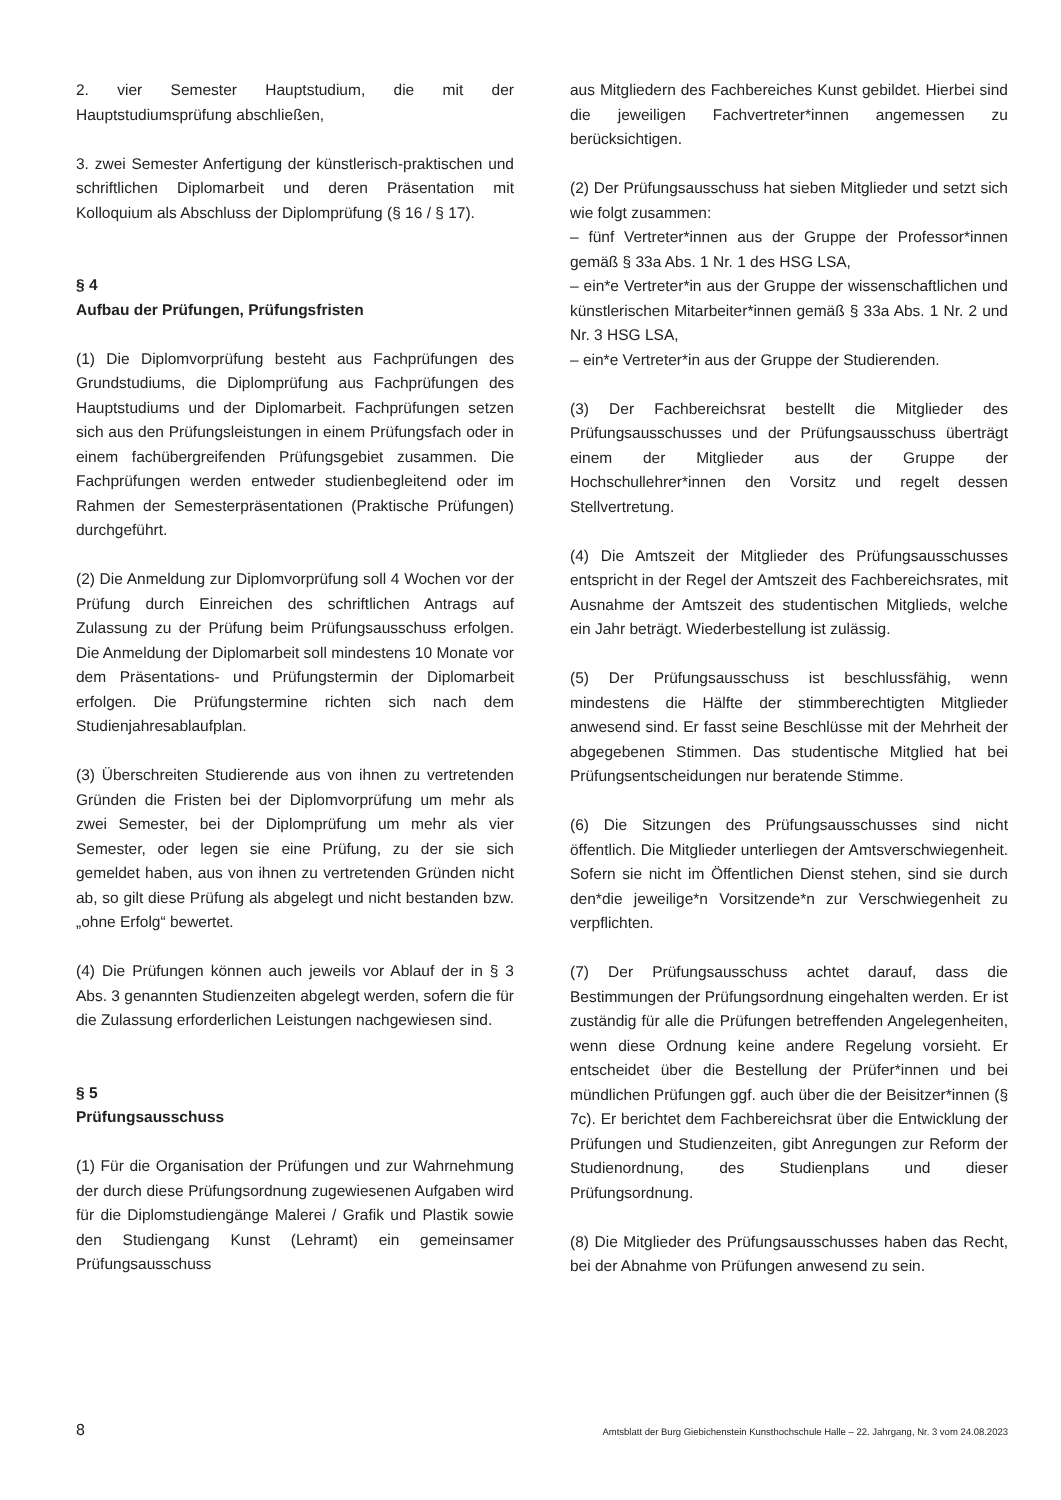2. vier Semester Hauptstudium, die mit der Hauptstudiumsprüfung abschließen,
3. zwei Semester Anfertigung der künstlerisch-praktischen und schriftlichen Diplomarbeit und deren Präsentation mit Kolloquium als Abschluss der Diplomprüfung (§ 16 / § 17).
§ 4
Aufbau der Prüfungen, Prüfungsfristen
(1) Die Diplomvorprüfung besteht aus Fachprüfungen des Grundstudiums, die Diplomprüfung aus Fachprüfungen des Hauptstudiums und der Diplomarbeit. Fachprüfungen setzen sich aus den Prüfungsleistungen in einem Prüfungsfach oder in einem fachübergreifenden Prüfungsgebiet zusammen. Die Fachprüfungen werden entweder studienbegleitend oder im Rahmen der Semesterpräsentationen (Praktische Prüfungen) durchgeführt.
(2) Die Anmeldung zur Diplomvorprüfung soll 4 Wochen vor der Prüfung durch Einreichen des schriftlichen Antrags auf Zulassung zu der Prüfung beim Prüfungsausschuss erfolgen. Die Anmeldung der Diplomarbeit soll mindestens 10 Monate vor dem Präsentations- und Prüfungstermin der Diplomarbeit erfolgen. Die Prüfungstermine richten sich nach dem Studienjahresablaufplan.
(3) Überschreiten Studierende aus von ihnen zu vertretenden Gründen die Fristen bei der Diplomvorprüfung um mehr als zwei Semester, bei der Diplomprüfung um mehr als vier Semester, oder legen sie eine Prüfung, zu der sie sich gemeldet haben, aus von ihnen zu vertretenden Gründen nicht ab, so gilt diese Prüfung als abgelegt und nicht bestanden bzw. „ohne Erfolg“ bewertet.
(4) Die Prüfungen können auch jeweils vor Ablauf der in § 3 Abs. 3 genannten Studienzeiten abgelegt werden, sofern die für die Zulassung erforderlichen Leistungen nachgewiesen sind.
§ 5
Prüfungsausschuss
(1) Für die Organisation der Prüfungen und zur Wahrnehmung der durch diese Prüfungsordnung zugewiesenen Aufgaben wird für die Diplomstudiengänge Malerei / Grafik und Plastik sowie den Studiengang Kunst (Lehramt) ein gemeinsamer Prüfungsausschuss
aus Mitgliedern des Fachbereiches Kunst gebildet. Hierbei sind die jeweiligen Fachvertreter*innen angemessen zu berücksichtigen.
(2) Der Prüfungsausschuss hat sieben Mitglieder und setzt sich wie folgt zusammen:
– fünf Vertreter*innen aus der Gruppe der Professor*innen gemäß § 33a Abs. 1 Nr. 1 des HSG LSA,
– ein*e Vertreter*in aus der Gruppe der wissenschaftlichen und künstlerischen Mitarbeiter*innen gemäß § 33a Abs. 1 Nr. 2 und Nr. 3 HSG LSA,
– ein*e Vertreter*in aus der Gruppe der Studierenden.
(3) Der Fachbereichsrat bestellt die Mitglieder des Prüfungsausschusses und der Prüfungsausschuss überträgt einem der Mitglieder aus der Gruppe der Hochschullehrer*innen den Vorsitz und regelt dessen Stellvertretung.
(4) Die Amtszeit der Mitglieder des Prüfungsausschusses entspricht in der Regel der Amtszeit des Fachbereichsrates, mit Ausnahme der Amtszeit des studentischen Mitglieds, welche ein Jahr beträgt. Wiederbestellung ist zulässig.
(5) Der Prüfungsausschuss ist beschlussfähig, wenn mindestens die Hälfte der stimmberechtigten Mitglieder anwesend sind. Er fasst seine Beschlüsse mit der Mehrheit der abgegebenen Stimmen. Das studentische Mitglied hat bei Prüfungsentscheidungen nur beratende Stimme.
(6) Die Sitzungen des Prüfungsausschusses sind nicht öffentlich. Die Mitglieder unterliegen der Amtsverschwiegenheit. Sofern sie nicht im Öffentlichen Dienst stehen, sind sie durch den*die jeweilige*n Vorsitzende*n zur Verschwiegenheit zu verpflichten.
(7) Der Prüfungsausschuss achtet darauf, dass die Bestimmungen der Prüfungsordnung eingehalten werden. Er ist zuständig für alle die Prüfungen betreffenden Angelegenheiten, wenn diese Ordnung keine andere Regelung vorsieht. Er entscheidet über die Bestellung der Prüfer*innen und bei mündlichen Prüfungen ggf. auch über die der Beisitzer*innen (§ 7c). Er berichtet dem Fachbereichsrat über die Entwicklung der Prüfungen und Studienzeiten, gibt Anregungen zur Reform der Studienordnung, des Studienplans und dieser Prüfungsordnung.
(8) Die Mitglieder des Prüfungsausschusses haben das Recht, bei der Abnahme von Prüfungen anwesend zu sein.
8 Amtsblatt der Burg Giebichenstein Kunsthochschule Halle – 22. Jahrgang, Nr. 3 vom 24.08.2023